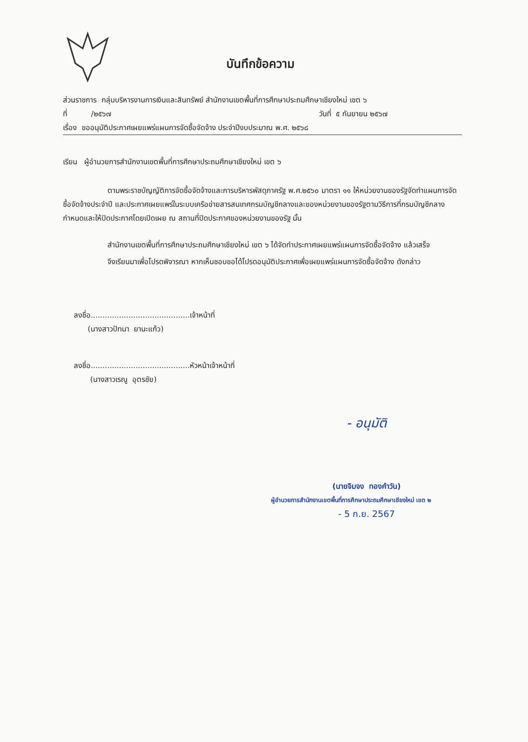บันทึกข้อความ
ส่วนราชการ กลุ่มบริหารงานการเงินและสินทรัพย์ สำนักงานเขตพื้นที่การศึกษาประถมศึกษาเชียงใหม่ เขต ๖
ที่ /๒๕๖๗ วันที่ ๕ กันยายน ๒๕๖๗
เรื่อง ขออนุมัติประกาศเผยแพร่แผนการจัดซื้อจัดจ้าง ประจำปีงบประมาณ พ.ศ. ๒๕๖๘
เรียน ผู้อำนวยการสำนักงานเขตพื้นที่การศึกษาประถมศึกษาเชียงใหม่ เขต ๖
ตามพระราชบัญญัติการจัดซื้อจัดจ้างและการบริหารพัสดุภาครัฐ พ.ศ.๒๕๖๐ มาตรา ๑๑ ให้หน่วยงานของรัฐจัดทำแผนการจัดซื้อจัดจ้างประจำปี และประกาศเผยแพร่ในระบบเครือข่ายสารสนเทศกรมบัญชีกลางและของหน่วยงานของรัฐตามวิธีการที่กรมบัญชีกลางกำหนดและให้ปิดประกาศโดยเปิดเผย ณ สถานที่ปิดประกาศของหน่วยงานของรัฐ นั้น
สำนักงานเขตพื้นที่การศึกษาประถมศึกษาเชียงใหม่ เขต ๖ ได้จัดทำประกาศเผยแพร่แผนการจัดซื้อจัดจ้าง แล้วเสร็จ
จึงเรียนมาเพื่อโปรดพิจารณา หากเห็นชอบขอได้โปรดอนุมัติประกาศเพื่อเผยแพร่แผนการจัดซื้อจัดจ้าง ดังกล่าว
ลงชื่อ..........................................เจ้าหน้าที่
(นางสาวปัทนา ยานะแก้ว)
ลงชื่อ..........................................หัวหน้าเจ้าหน้าที่
(นางสาวเรณู อุตรชัย)
- อนุมัติ
(นายจิมจง ทองคำวัน)
ผู้อำนวยการสำนักงานเขตพื้นที่การศึกษาประถมศึกษาเชียงใหม่ เขต ๒
- 5 ก.ย. 2567